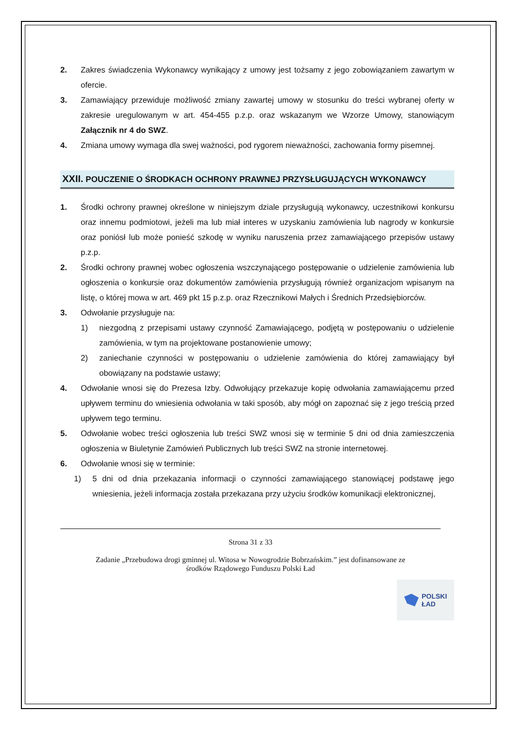2. Zakres świadczenia Wykonawcy wynikający z umowy jest tożsamy z jego zobowiązaniem zawartym w ofercie.
3. Zamawiający przewiduje możliwość zmiany zawartej umowy w stosunku do treści wybranej oferty w zakresie uregulowanym w art. 454-455 p.z.p. oraz wskazanym we Wzorze Umowy, stanowiącym Załącznik nr 4 do SWZ.
4. Zmiana umowy wymaga dla swej ważności, pod rygorem nieważności, zachowania formy pisemnej.
XXII. POUCZENIE O ŚRODKACH OCHRONY PRAWNEJ PRZYSŁUGUJĄCYCH WYKONAWCY
1. Środki ochrony prawnej określone w niniejszym dziale przysługują wykonawcy, uczestnikowi konkursu oraz innemu podmiotowi, jeżeli ma lub miał interes w uzyskaniu zamówienia lub nagrody w konkursie oraz poniósł lub może ponieść szkodę w wyniku naruszenia przez zamawiającego przepisów ustawy p.z.p.
2. Środki ochrony prawnej wobec ogłoszenia wszczynającego postępowanie o udzielenie zamówienia lub ogłoszenia o konkursie oraz dokumentów zamówienia przysługują również organizacjom wpisanym na listę, o której mowa w art. 469 pkt 15 p.z.p. oraz Rzecznikowi Małych i Średnich Przedsiębiorców.
3. Odwołanie przysługuje na:
1) niezgodną z przepisami ustawy czynność Zamawiającego, podjętą w postępowaniu o udzielenie zamówienia, w tym na projektowane postanowienie umowy;
2) zaniechanie czynności w postępowaniu o udzielenie zamówienia do której zamawiający był obowiązany na podstawie ustawy;
4. Odwołanie wnosi się do Prezesa Izby. Odwołujący przekazuje kopię odwołania zamawiającemu przed upływem terminu do wniesienia odwołania w taki sposób, aby mógł on zapoznać się z jego treścią przed upływem tego terminu.
5. Odwołanie wobec treści ogłoszenia lub treści SWZ wnosi się w terminie 5 dni od dnia zamieszczenia ogłoszenia w Biuletynie Zamówień Publicznych lub treści SWZ na stronie internetowej.
6. Odwołanie wnosi się w terminie:
1) 5 dni od dnia przekazania informacji o czynności zamawiającego stanowiącej podstawę jego wniesienia, jeżeli informacja została przekazana przy użyciu środków komunikacji elektronicznej,
Strona 31 z 33
Zadanie „Przebudowa drogi gminnej ul. Witosa w Nowogrodzie Bobrzańskim.” jest dofinansowane ze
środków Rządowego Funduszu Polski Ład
POLSKI
ŁAD